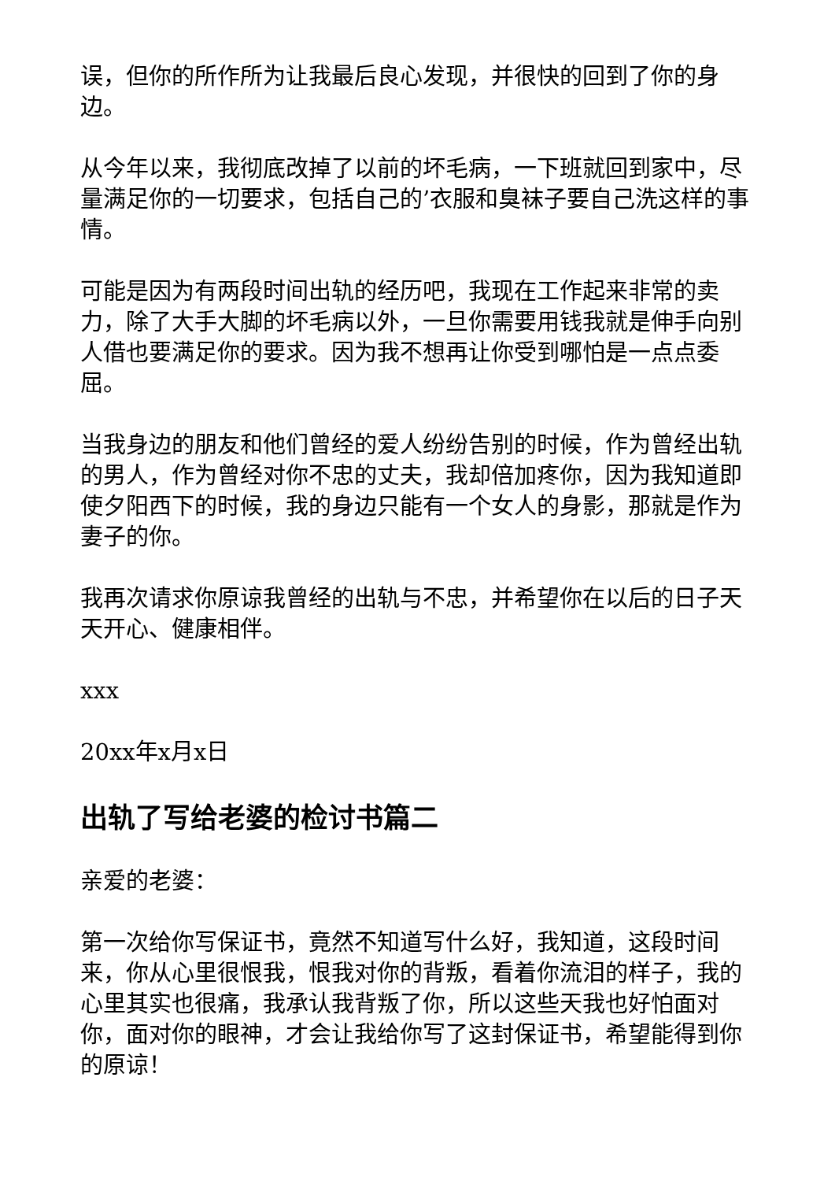误，但你的所作所为让我最后良心发现，并很快的回到了你的身边。
从今年以来，我彻底改掉了以前的坏毛病，一下班就回到家中，尽量满足你的一切要求，包括自己的’衣服和臭袜子要自己洗这样的事情。
可能是因为有两段时间出轨的经历吧，我现在工作起来非常的卖力，除了大手大脚的坏毛病以外，一旦你需要用钱我就是伸手向别人借也要满足你的要求。因为我不想再让你受到哪怕是一点点委屈。
当我身边的朋友和他们曾经的爱人纷纷告别的时候，作为曾经出轨的男人，作为曾经对你不忠的丈夫，我却倍加疼你，因为我知道即使夕阳西下的时候，我的身边只能有一个女人的身影，那就是作为妻子的你。
我再次请求你原谅我曾经的出轨与不忠，并希望你在以后的日子天天开心、健康相伴。
xxx
20xx年x月x日
出轨了写给老婆的检讨书篇二
亲爱的老婆：
第一次给你写保证书，竟然不知道写什么好，我知道，这段时间来，你从心里很恨我，恨我对你的背叛，看着你流泪的样子，我的心里其实也很痛，我承认我背叛了你，所以这些天我也好怕面对你，面对你的眼神，才会让我给你写了这封保证书，希望能得到你的原谅！